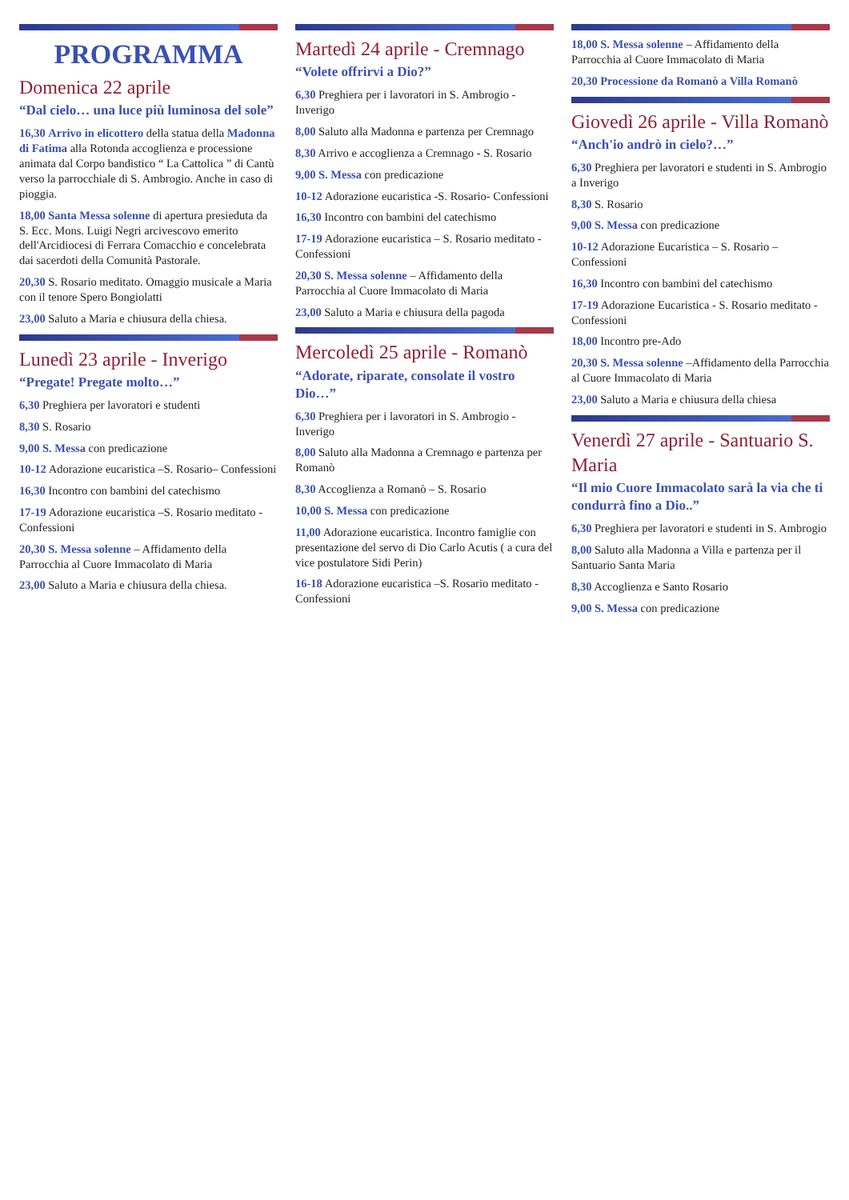PROGRAMMA
Domenica 22 aprile
“Dal cielo… una luce più luminosa del sole”
16,30 Arrivo in elicottero della statua della Madonna di Fatima alla Rotonda accoglienza e processione animata dal Corpo bandistico “ La Cattolica ” di Cantù verso la parrocchiale di S. Ambrogio. Anche in caso di pioggia.
18,00 Santa Messa solenne di apertura presieduta da S. Ecc. Mons. Luigi Negri arcivescovo emerito dell'Arcidiocesi di Ferrara Comacchio e concelebrata dai sacerdoti della Comunità Pastorale.
20,30 S. Rosario meditato. Omaggio musicale a Maria con il tenore Spero Bongiolatti
23,00 Saluto a Maria e chiusura della chiesa.
Lunedì 23 aprile - Inverigo
“Pregate! Pregate molto…”
6,30 Preghiera per lavoratori e studenti
8,30 S. Rosario
9,00 S. Messa con predicazione
10-12 Adorazione eucaristica –S. Rosario– Confessioni
16,30 Incontro con bambini del catechismo
17-19 Adorazione eucaristica –S. Rosario meditato - Confessioni
20,30 S. Messa solenne – Affidamento della Parrocchia al Cuore Immacolato di Maria
23,00 Saluto a Maria e chiusura della chiesa.
Martedì 24 aprile - Cremnago
“Volete offrirvi a Dio?”
6,30 Preghiera per i lavoratori in S. Ambrogio - Inverigo
8,00 Saluto alla Madonna e partenza per Cremnago
8,30 Arrivo e accoglienza a Cremnago - S. Rosario
9,00 S. Messa con predicazione
10-12 Adorazione eucaristica -S. Rosario- Confessioni
16,30 Incontro con bambini del catechismo
17-19 Adorazione eucaristica – S. Rosario meditato - Confessioni
20,30 S. Messa solenne – Affidamento della Parrocchia al Cuore Immacolato di Maria
23,00 Saluto a Maria e chiusura della pagoda
Mercoledì 25 aprile - Romanò
“Adorate, riparate, consolate il vostro Dio…”
6,30 Preghiera per i lavoratori in S. Ambrogio - Inverigo
8,00 Saluto alla Madonna a Cremnago e partenza per Romanò
8,30 Accoglienza a Romanò – S. Rosario
10,00 S. Messa con predicazione
11,00 Adorazione eucaristica. Incontro famiglie con presentazione del servo di Dio Carlo Acutis ( a cura del vice postulatore Sidi Perin)
16-18 Adorazione eucaristica –S. Rosario meditato - Confessioni
18,00 S. Messa solenne – Affidamento della Parrocchia al Cuore Immacolato di Maria
20,30 Processione da Romanò a Villa Romanò
Giovedì 26 aprile - Villa Romanò
“Anch'io andrò in cielo?…”
6,30 Preghiera per lavoratori e studenti in S. Ambrogio a Inverigo
8,30 S. Rosario
9,00 S. Messa con predicazione
10-12 Adorazione Eucaristica – S. Rosario – Confessioni
16,30 Incontro con bambini del catechismo
17-19 Adorazione Eucaristica - S. Rosario meditato - Confessioni
18,00 Incontro pre-Ado
20,30 S. Messa solenne –Affidamento della Parrocchia al Cuore Immacolato di Maria
23,00 Saluto a Maria e chiusura della chiesa
Venerdì 27 aprile - Santuario S. Maria
“Il mio Cuore Immacolato sarà la via che ti condurrà fino a Dio..”
6,30 Preghiera per lavoratori e studenti in S. Ambrogio
8,00 Saluto alla Madonna a Villa e partenza per il Santuario Santa Maria
8,30 Accoglienza e Santo Rosario
9,00 S. Messa con predicazione